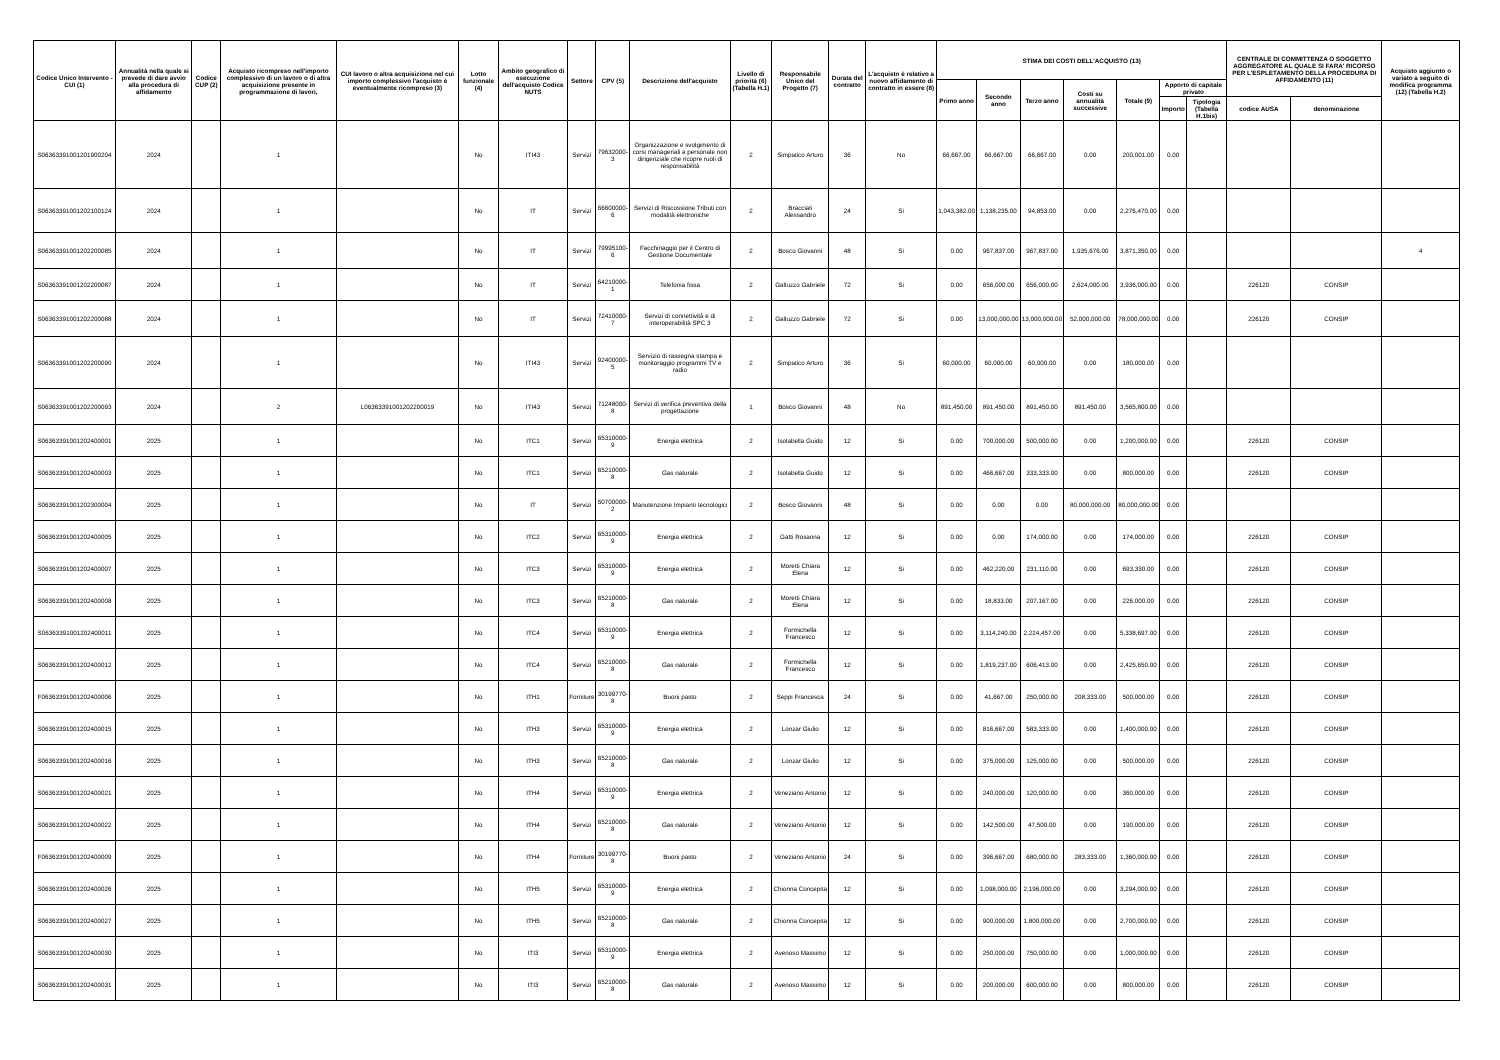| Codice Unico Intervento - CUI (1) | Annualità nella quale si prevede di dare avvio alla procedura di affidamento | Codice CUP (2) | Acquisto ricompreso nell'importo complessivo di un lavoro o di altra acquisizione presente in programmazione di lavori, | CUI lavoro o altra acquisizione nel cui importo complessivo l'acquisto è eventualmente ricompreso (3) | Lotto funzionale (4) | Ambito geografico di esecuzione dell'acquisto Codice NUTS | Settore | CPV (5) | Descrizione dell'acquisto | Livello di priorità (6) (Tabella H.1) | Responsabile Unico del Progetto (7) | Durata del contratto | L'acquisto è relativo a nuovo affidamento di contratto in essere (8) | STIMA DEI COSTI DELL'ACQUISTO (13) | | | | | | | CENTRALE DI COMMITTENZA O SOGGETTO AGGREGATORE AL QUALE SI FARA' RICORSO PER L'ESPLETAMENTO DELLA PROCEDURA DI AFFIDAMENTO (11) | | Acquisto aggiunto o variato a seguito di modifica programma (12) (Tabella H.2) |
| --- | --- | --- | --- | --- | --- | --- | --- | --- | --- | --- | --- | --- | --- | --- | --- | --- | --- | --- | --- | --- | --- | --- | --- |
| | | | | | | | | | | | | | | Primo anno | Secondo anno | Terzo anno | Costi su annualità successive | Totale (9) | Apporto di capitale privato | | | | |
| | | | | | | | | | | | | | | | | | | | Importo | Tipologia (Tabella H.1bis) | codice AUSA | denominazione | |
| S06363391001201900204 | 2024 | | 1 | | No | ITI43 | Servizi | 79632000-3 | Organizzazione e svolgimento di corsi manageriali a personale non dirigenziale che ricopre ruoli di responsabilità | 2 | Simpatico Arturo | 36 | No | 66,667.00 | 66,667.00 | 66,667.00 | 0.00 | 200,001.00 | 0.00 | | | | |
| S06363391001202100124 | 2024 | | 1 | | No | IT | Servizi | 66600000-6 | Servizi di Riscossione Tributi con modalità elettroniche | 2 | Bracciali Alessandro | 24 | Si | 1,043,382.00 | 1,138,235.00 | 94,853.00 | 0.00 | 2,276,470.00 | 0.00 | | | | |
| S06363391001202200085 | 2024 | | 1 | | No | IT | Servizi | 79995100-6 | Facchinaggio per il Centro di Gestione Documentale | 2 | Bosco Giovanni | 48 | Si | 0.00 | 967,837.00 | 967,837.00 | 1,935,676.00 | 3,871,350.00 | 0.00 | | | | 4 |
| S06363391001202200087 | 2024 | | 1 | | No | IT | Servizi | 64210000-1 | Telefonia fissa | 2 | Galluzzo Gabriele | 72 | Si | 0.00 | 656,000.00 | 656,000.00 | 2,624,000.00 | 3,936,000.00 | 0.00 | | 226120 | CONSIP | |
| S06363391001202200088 | 2024 | | 1 | | No | IT | Servizi | 72410000-7 | Servizi di connettività e di interoperabilità SPC 3 | 2 | Galluzzo Gabriele | 72 | Si | 0.00 | 13,000,000.00 | 13,000,000.00 | 52,000,000.00 | 78,000,000.00 | 0.00 | | 226120 | CONSIP | |
| S06363391001202200090 | 2024 | | 1 | | No | ITI43 | Servizi | 92400000-5 | Servizio di rassegna stampa e monitoraggio programmi TV e radio | 2 | Simpatico Arturo | 36 | Si | 60,000.00 | 60,000.00 | 60,000.00 | 0.00 | 180,000.00 | 0.00 | | | | |
| S06363391001202200093 | 2024 | | 2 | L06363391001202200019 | No | ITI43 | Servizi | 71248000-8 | Servizi di verifica preventiva della progettazione | 1 | Bosco Giovanni | 48 | No | 891,450.00 | 891,450.00 | 891,450.00 | 891,450.00 | 3,565,800.00 | 0.00 | | | | |
| S06363391001202400001 | 2025 | | 1 | | No | ITC1 | Servizi | 65310000-9 | Energia elettrica | 2 | Isolabella Guido | 12 | Si | 0.00 | 700,000.00 | 500,000.00 | 0.00 | 1,200,000.00 | 0.00 | | 226120 | CONSIP | |
| S06363391001202400003 | 2025 | | 1 | | No | ITC1 | Servizi | 65210000-8 | Gas naturale | 2 | Isolabella Guido | 12 | Si | 0.00 | 466,667.00 | 333,333.00 | 0.00 | 800,000.00 | 0.00 | | 226120 | CONSIP | |
| S06363391001202300004 | 2025 | | 1 | | No | IT | Servizi | 50700000-2 | Manutenzione Impianti tecnologici | 2 | Bosco Giovanni | 48 | Si | 0.00 | 0.00 | 0.00 | 80,000,000.00 | 80,000,000.00 | 0.00 | | | | |
| S06363391001202400005 | 2025 | | 1 | | No | ITC2 | Servizi | 65310000-9 | Energia elettrica | 2 | Gatti Rosanna | 12 | Si | 0.00 | 0.00 | 174,000.00 | 0.00 | 174,000.00 | 0.00 | | 226120 | CONSIP | |
| S06363391001202400007 | 2025 | | 1 | | No | ITC3 | Servizi | 65310000-9 | Energia elettrica | 2 | Moretti Chiara Elena | 12 | Si | 0.00 | 462,220.00 | 231,110.00 | 0.00 | 693,330.00 | 0.00 | | 226120 | CONSIP | |
| S06363391001202400008 | 2025 | | 1 | | No | ITC3 | Servizi | 65210000-8 | Gas naturale | 2 | Moretti Chiara Elena | 12 | Si | 0.00 | 18,833.00 | 207,167.00 | 0.00 | 226,000.00 | 0.00 | | 226120 | CONSIP | |
| S06363391001202400011 | 2025 | | 1 | | No | ITC4 | Servizi | 65310000-9 | Energia elettrica | 2 | Formichella Francesco | 12 | Si | 0.00 | 3,114,240.00 | 2,224,457.00 | 0.00 | 5,338,697.00 | 0.00 | | 226120 | CONSIP | |
| S06363391001202400012 | 2025 | | 1 | | No | ITC4 | Servizi | 65210000-8 | Gas naturale | 2 | Formichella Francesco | 12 | Si | 0.00 | 1,819,237.00 | 606,413.00 | 0.00 | 2,425,650.00 | 0.00 | | 226120 | CONSIP | |
| F06363391001202400006 | 2025 | | 1 | | No | ITH1 | Forniture | 30199770-8 | Buoni pasto | 2 | Seppi Francesca | 24 | Si | 0.00 | 41,667.00 | 250,000.00 | 208,333.00 | 500,000.00 | 0.00 | | 226120 | CONSIP | |
| S06363391001202400015 | 2025 | | 1 | | No | ITH3 | Servizi | 65310000-9 | Energia elettrica | 2 | Lonzar Giulio | 12 | Si | 0.00 | 816,667.00 | 583,333.00 | 0.00 | 1,400,000.00 | 0.00 | | 226120 | CONSIP | |
| S06363391001202400016 | 2025 | | 1 | | No | ITH3 | Servizi | 65210000-8 | Gas naturale | 2 | Lonzar Giulio | 12 | Si | 0.00 | 375,000.00 | 125,000.00 | 0.00 | 500,000.00 | 0.00 | | 226120 | CONSIP | |
| S06363391001202400021 | 2025 | | 1 | | No | ITH4 | Servizi | 65310000-9 | Energia elettrica | 2 | Veneziano Antonio | 12 | Si | 0.00 | 240,000.00 | 120,000.00 | 0.00 | 360,000.00 | 0.00 | | 226120 | CONSIP | |
| S06363391001202400022 | 2025 | | 1 | | No | ITH4 | Servizi | 65210000-8 | Gas naturale | 2 | Veneziano Antonio | 12 | Si | 0.00 | 142,500.00 | 47,500.00 | 0.00 | 190,000.00 | 0.00 | | 226120 | CONSIP | |
| F06363391001202400009 | 2025 | | 1 | | No | ITH4 | Forniture | 30199770-8 | Buoni pasto | 2 | Veneziano Antonio | 24 | Si | 0.00 | 396,667.00 | 680,000.00 | 283,333.00 | 1,360,000.00 | 0.00 | | 226120 | CONSIP | |
| S06363391001202400026 | 2025 | | 1 | | No | ITH5 | Servizi | 65310000-9 | Energia elettrica | 2 | Chionna Concepita | 12 | Si | 0.00 | 1,098,000.00 | 2,196,000.00 | 0.00 | 3,294,000.00 | 0.00 | | 226120 | CONSIP | |
| S06363391001202400027 | 2025 | | 1 | | No | ITH5 | Servizi | 65210000-8 | Gas naturale | 2 | Chionna Concepita | 12 | Si | 0.00 | 900,000.00 | 1,800,000.00 | 0.00 | 2,700,000.00 | 0.00 | | 226120 | CONSIP | |
| S06363391001202400030 | 2025 | | 1 | | No | ITI3 | Servizi | 65310000-9 | Energia elettrica | 2 | Avenoso Massimo | 12 | Si | 0.00 | 250,000.00 | 750,000.00 | 0.00 | 1,000,000.00 | 0.00 | | 226120 | CONSIP | |
| S06363391001202400031 | 2025 | | 1 | | No | ITI3 | Servizi | 65210000-8 | Gas naturale | 2 | Avenoso Massimo | 12 | Si | 0.00 | 200,000.00 | 600,000.00 | 0.00 | 800,000.00 | 0.00 | | 226120 | CONSIP | |